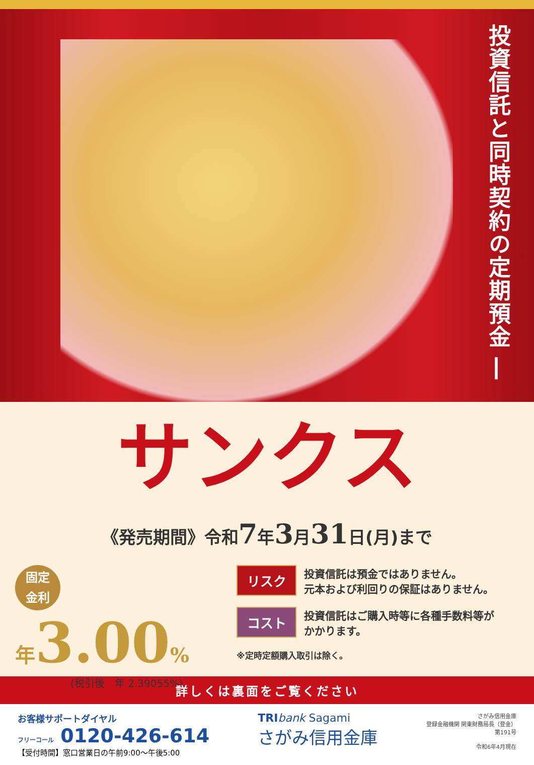投資信託と同時契約の定期預金 ―
サンクス
《発売期間》令和7年3月31日(月)まで
固定
金利
年3.00%
(税引後　年 2.39055%)
リスク 投資信託は預金ではありません。
元本および利回りの保証はありません。
コスト 投資信託はご購入時等に各種手数料等が
かかります。
※定時定額購入取引は除く。
詳しくは裏面をご覧ください
お客様サポートダイヤル
フリーコール 0120-426-614
【受付時間】窓口営業日の午前9:00〜午後5:00
TRI bank Sagami
さがみ信用金庫
さがみ信用金庫
登録金融機関 関東財務局長（登金）
第191号
令和6年4月現在